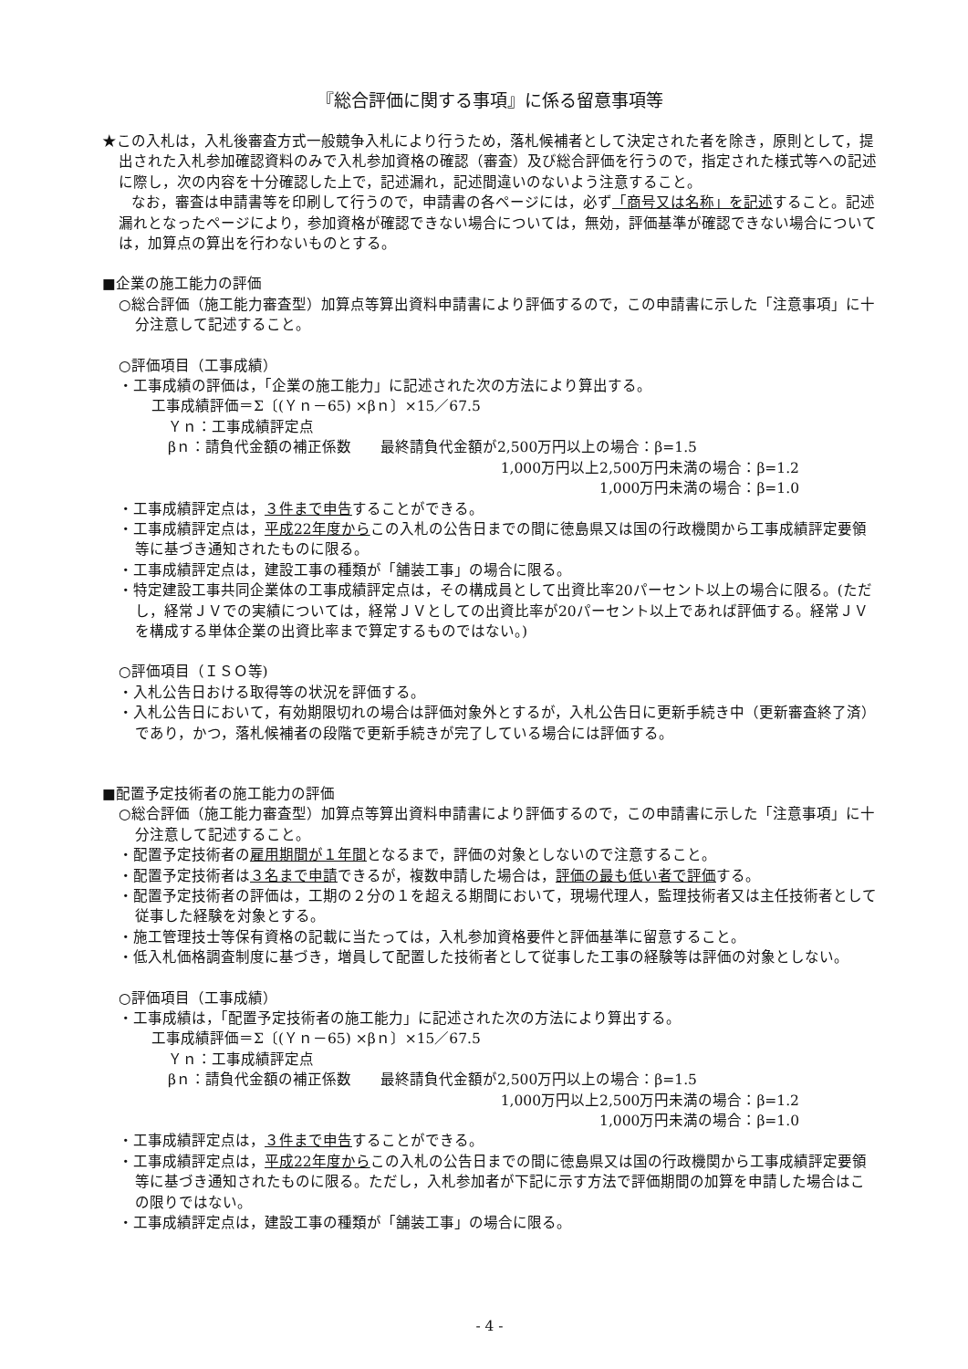『総合評価に関する事項』に係る留意事項等
★この入札は，入札後審査方式一般競争入札により行うため，落札候補者として決定された者を除き，原則として，提出された入札参加確認資料のみで入札参加資格の確認（審査）及び総合評価を行うので，指定された様式等への記述に際し，次の内容を十分確認した上で，記述漏れ，記述間違いのないよう注意すること。
　　なお，審査は申請書等を印刷して行うので，申請書の各ページには，必ず「商号又は名称」を記述すること。記述漏れとなったページにより，参加資格が確認できない場合については，無効，評価基準が確認できない場合については，加算点の算出を行わないものとする。
■企業の施工能力の評価
○総合評価（施工能力審査型）加算点等算出資料申請書により評価するので，この申請書に示した「注意事項」に十分注意して記述すること。
○評価項目（工事成績）
・工事成績の評価は，「企業の施工能力」に記述された次の方法により算出する。
工事成績評価＝Σ〔(Ｙｎ－65) ×βｎ〕×15／67.5
Ｙｎ：工事成績評定点
βｎ：請負代金額の補正係数　　最終請負代金額が2,500万円以上の場合：β=1.5
1,000万円以上2,500万円未満の場合：β=1.2
1,000万円未満の場合：β=1.0
・工事成績評定点は，３件まで申告することができる。
・工事成績評定点は，平成22年度からこの入札の公告日までの間に徳島県又は国の行政機関から工事成績評定要領等に基づき通知されたものに限る。
・工事成績評定点は，建設工事の種類が「舗装工事」の場合に限る。
・特定建設工事共同企業体の工事成績評定点は，その構成員として出資比率20パーセント以上の場合に限る。(ただし，経常ＪＶでの実績については，経常ＪＶとしての出資比率が20パーセント以上であれば評価する。経常ＪＶを構成する単体企業の出資比率まで算定するものではない。)
○評価項目（ＩＳＯ等)
・入札公告日おける取得等の状況を評価する。
・入札公告日において，有効期限切れの場合は評価対象外とするが，入札公告日に更新手続き中（更新審査終了済）であり，かつ，落札候補者の段階で更新手続きが完了している場合には評価する。
■配置予定技術者の施工能力の評価
○総合評価（施工能力審査型）加算点等算出資料申請書により評価するので，この申請書に示した「注意事項」に十分注意して記述すること。
・配置予定技術者の雇用期間が１年間となるまで，評価の対象としないので注意すること。
・配置予定技術者は３名まで申請できるが，複数申請した場合は，評価の最も低い者で評価する。
・配置予定技術者の評価は，工期の２分の１を超える期間において，現場代理人，監理技術者又は主任技術者として従事した経験を対象とする。
・施工管理技士等保有資格の記載に当たっては，入札参加資格要件と評価基準に留意すること。
・低入札価格調査制度に基づき，増員して配置した技術者として従事した工事の経験等は評価の対象としない。
○評価項目（工事成績）
・工事成績は，「配置予定技術者の施工能力」に記述された次の方法により算出する。
工事成績評価＝Σ〔(Ｙｎ－65) ×βｎ〕×15／67.5
Ｙｎ：工事成績評定点
βｎ：請負代金額の補正係数　　最終請負代金額が2,500万円以上の場合：β=1.5
1,000万円以上2,500万円未満の場合：β=1.2
1,000万円未満の場合：β=1.0
・工事成績評定点は，３件まで申告することができる。
・工事成績評定点は，平成22年度からこの入札の公告日までの間に徳島県又は国の行政機関から工事成績評定要領等に基づき通知されたものに限る。ただし，入札参加者が下記に示す方法で評価期間の加算を申請した場合はこの限りではない。
・工事成績評定点は，建設工事の種類が「舗装工事」の場合に限る。
- 4 -